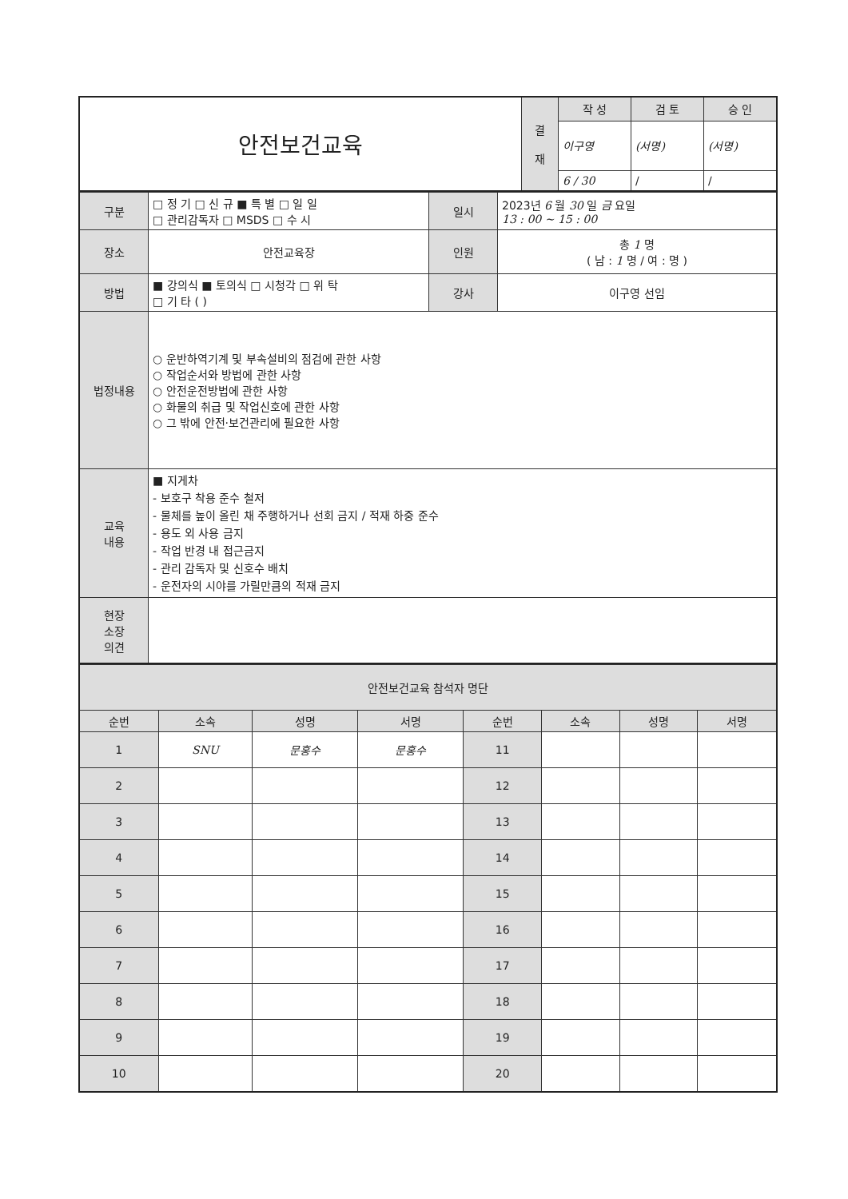| 안전보건교육 | 결 재 | 작 성 | 검 토 | 승 인 |
| | | 이구영 | (서명) | (서명) |
| | | 6 / 30 | / | / |
| 구분 | □ 정 기 □ 신 규 ■ 특 별 □ 일 일 □ 관리감독자 □ MSDS □ 수 시 | 일시 | 2023년 6 월 30 일 금 요일 13 : 00 ~ 15 : 00 |
| 장소 | 안전교육장 | 인원 | 총 1 명 ( 남 : 1 명 / 여 : 명 ) |
| 방법 | ■ 강의식 ■ 토의식 □ 시청각 □ 위 탁 □ 기 타 ( ) | 강사 | 이구영 선임 |
| 법정내용 | ○ 운반하역기계 및 부속설비의 점검에 관한 사항 ○ 작업순서와 방법에 관한 사항 ○ 안전운전방법에 관한 사항 ○ 화물의 취급 및 작업신호에 관한 사항 ○ 그 밖에 안전·보건관리에 필요한 사항 | | |
| 교육 내용 | ■ 지게차 - 보호구 착용 준수 철저 - 물체를 높이 올린 채 주행하거나 선회 금지 / 적재 하중 준수 - 용도 외 사용 금지 - 작업 반경 내 접근금지 - 관리 감독자 및 신호수 배치 - 운전자의 시야를 가릴만큼의 적재 금지 | | |
| 현장 소장 의견 | | | |
| 안전보건교육 참석자 명단 | | | | | | | |
| 순번 | 소속 | 성명 | 서명 | 순번 | 소속 | 성명 | 서명 |
| 1 | SNU | 문홍수 | 문홍수 | 11 | | | |
| 2 | | | | 12 | | | |
| 3 | | | | 13 | | | |
| 4 | | | | 14 | | | |
| 5 | | | | 15 | | | |
| 6 | | | | 16 | | | |
| 7 | | | | 17 | | | |
| 8 | | | | 18 | | | |
| 9 | | | | 19 | | | |
| 10 | | | | 20 | | | |